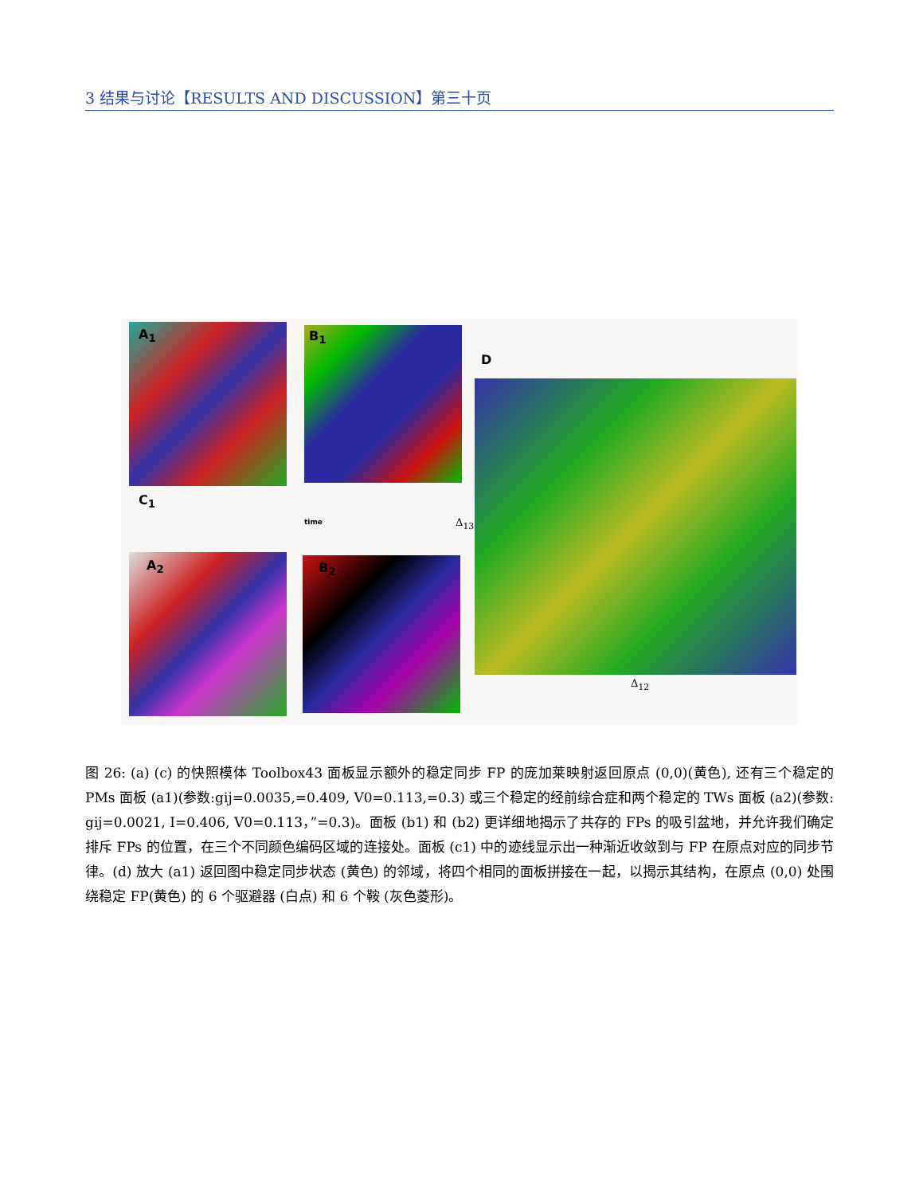3 结果与讨论【RESULTS AND DISCUSSION】第三十页
A<sub>1</sub> B<sub>1</sub>
C<sub>1</sub>
time
D
A<sub>2</sub> B<sub>2</sub>
Δ<sub>13</sub>
Δ<sub>12</sub>
图 26: (a) (c) 的快照模体 Toolbox43 面板显示额外的稳定同步 FP 的庞加莱映射返回原点 (0,0)(黄色), 还有三个稳定的 PMs 面板 (a1)(参数:gij=0.0035,=0.409, V0=0.113,=0.3) 或三个稳定的经前综合症和两个稳定的 TWs 面板 (a2)(参数: gij=0.0021, I=0.406, V0=0.113，”=0.3)。面板 (b1) 和 (b2) 更详细地揭示了共存的 FPs 的吸引盆地，并允许我们确定排斥 FPs 的位置，在三个不同颜色编码区域的连接处。面板 (c1) 中的迹线显示出一种渐近收敛到与 FP 在原点对应的同步节律。(d) 放大 (a1) 返回图中稳定同步状态 (黄色) 的邻域，将四个相同的面板拼接在一起，以揭示其结构，在原点 (0,0) 处围绕稳定 FP(黄色) 的 6 个驱避器 (白点) 和 6 个鞍 (灰色菱形)。